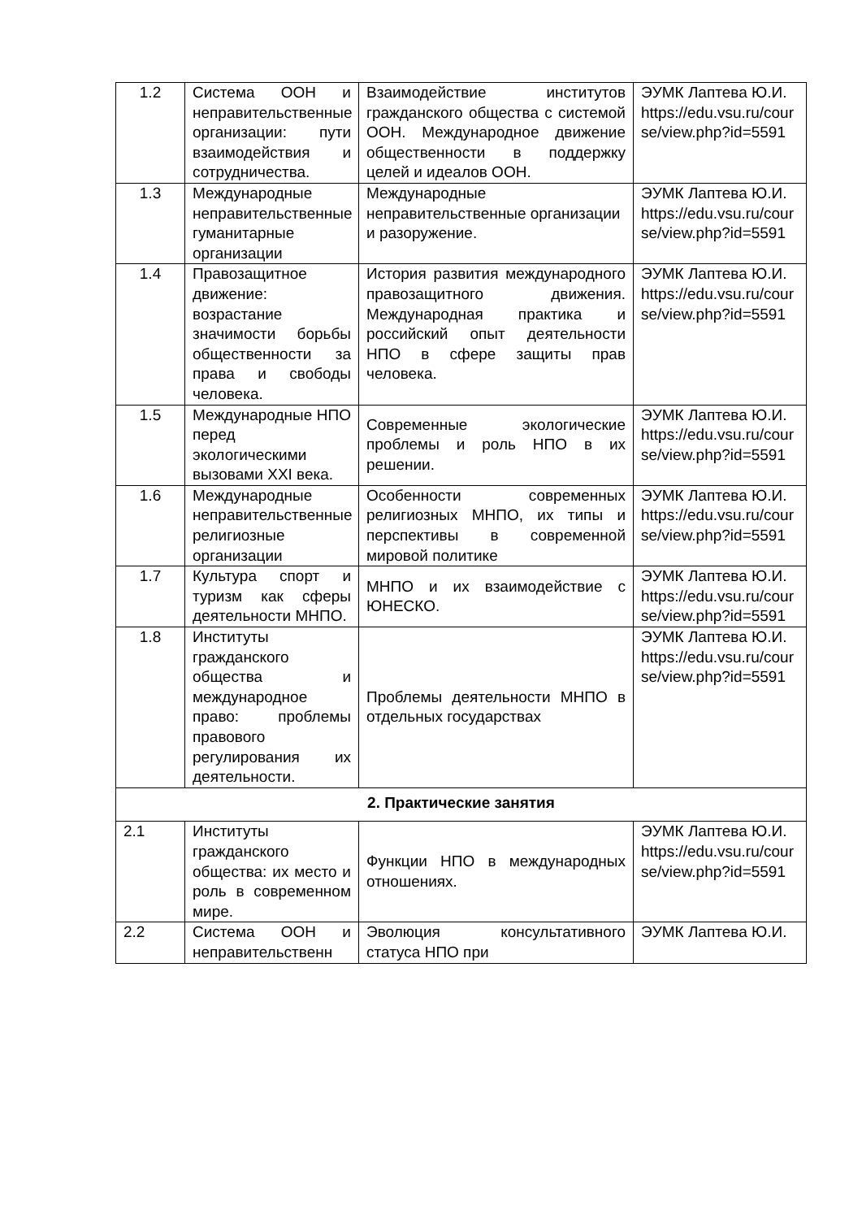| 1.2 | Система ООН и неправительственные организации: пути взаимодействия и сотрудничества. | Взаимодействие институтов гражданского общества с системой ООН. Международное движение общественности в поддержку целей и идеалов ООН. | ЭУМК Лаптева Ю.И. https://edu.vsu.ru/course/view.php?id=5591 |
| 1.3 | Международные неправительственные гуманитарные организации | Международные неправительственные организации и разоружение. | ЭУМК Лаптева Ю.И. https://edu.vsu.ru/course/view.php?id=5591 |
| 1.4 | Правозащитное движение: возрастание значимости борьбы общественности за права и свободы человека. | История развития международного правозащитного движения. Международная практика и российский опыт деятельности НПО в сфере защиты прав человека. | ЭУМК Лаптева Ю.И. https://edu.vsu.ru/course/view.php?id=5591 |
| 1.5 | Международные НПО перед экологическими вызовами XXI века. | Современные экологические проблемы и роль НПО в их решении. | ЭУМК Лаптева Ю.И. https://edu.vsu.ru/course/view.php?id=5591 |
| 1.6 | Международные неправительственные религиозные организации | Особенности современных религиозных МНПО, их типы и перспективы в современной мировой политике | ЭУМК Лаптева Ю.И. https://edu.vsu.ru/course/view.php?id=5591 |
| 1.7 | Культура спорт и туризм как сферы деятельности МНПО. | МНПО и их взаимодействие с ЮНЕСКО. | ЭУМК Лаптева Ю.И. https://edu.vsu.ru/course/view.php?id=5591 |
| 1.8 | Институты гражданского общества и международное право: проблемы правового регулирования их деятельности. | Проблемы деятельности МНПО в отдельных государствах | ЭУМК Лаптева Ю.И. https://edu.vsu.ru/course/view.php?id=5591 |
| 2. Практические занятия | | | |
| 2.1 | Институты гражданского общества: их место и роль в современном мире. | Функции НПО в международных отношениях. | ЭУМК Лаптева Ю.И. https://edu.vsu.ru/course/view.php?id=5591 |
| 2.2 | Система ООН и неправительственн | Эволюция консультативного статуса НПО при | ЭУМК Лаптева Ю.И. |